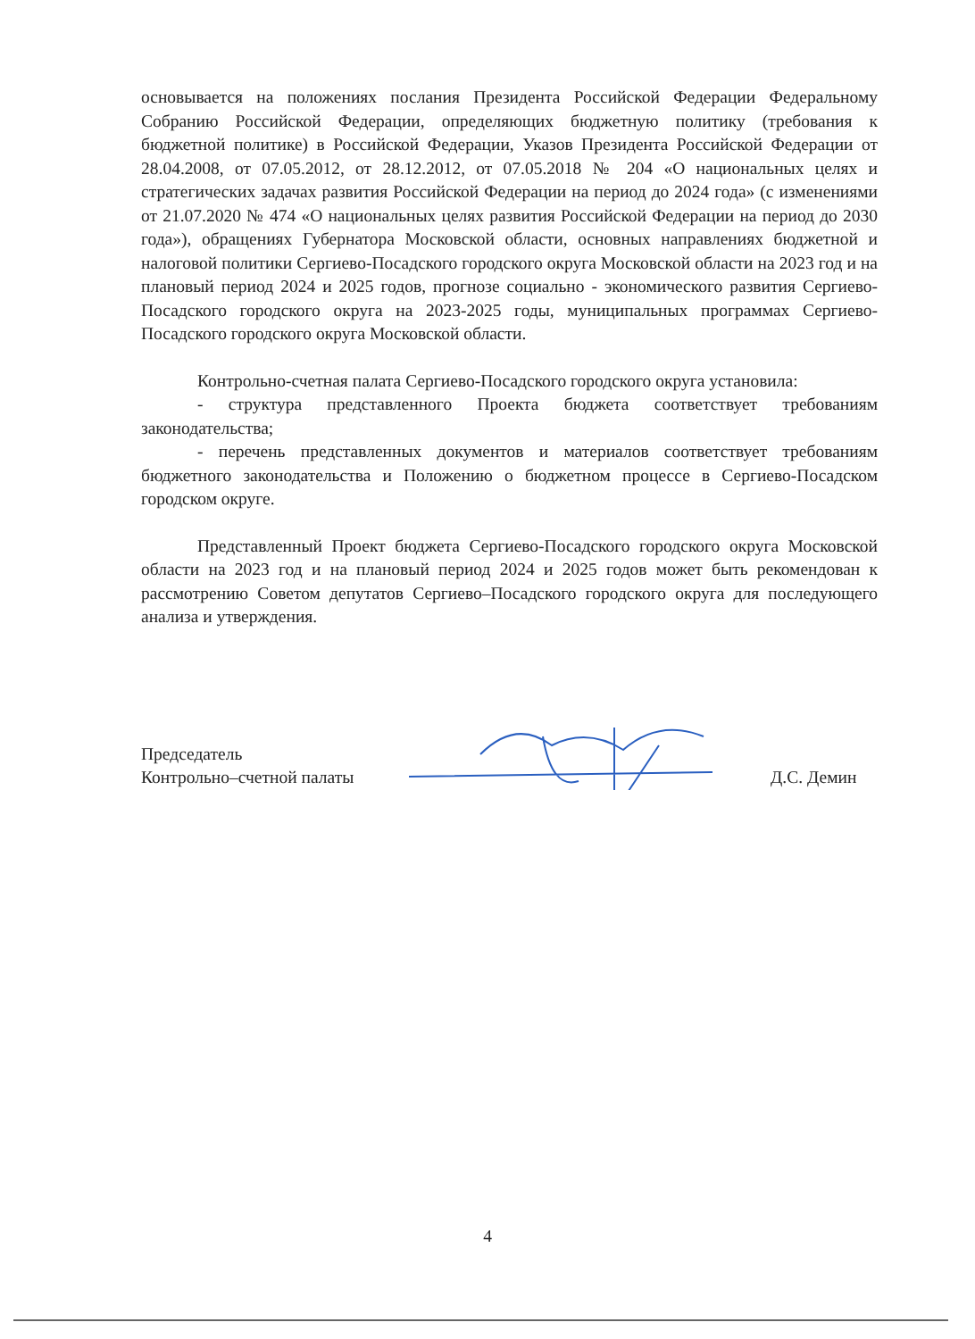основывается на положениях послания Президента Российской Федерации Федеральному Собранию Российской Федерации, определяющих бюджетную политику (требования к бюджетной политике) в Российской Федерации, Указов Президента Российской Федерации от 28.04.2008, от 07.05.2012, от 28.12.2012, от 07.05.2018 № 204 «О национальных целях и стратегических задачах развития Российской Федерации на период до 2024 года» (с изменениями от 21.07.2020 № 474 «О национальных целях развития Российской Федерации на период до 2030 года»), обращениях Губернатора Московской области, основных направлениях бюджетной и налоговой политики Сергиево-Посадского городского округа Московской области на 2023 год и на плановый период 2024 и 2025 годов, прогнозе социально - экономического развития Сергиево-Посадского городского округа на 2023-2025 годы, муниципальных программах Сергиево-Посадского городского округа Московской области.
Контрольно-счетная палата Сергиево-Посадского городского округа установила:
- структура представленного Проекта бюджета соответствует требованиям законодательства;
- перечень представленных документов и материалов соответствует требованиям бюджетного законодательства и Положению о бюджетном процессе в Сергиево-Посадском городском округе.
Представленный Проект бюджета Сергиево-Посадского городского округа Московской области на 2023 год и на плановый период 2024 и 2025 годов может быть рекомендован к рассмотрению Советом депутатов Сергиево–Посадского городского округа для последующего анализа и утверждения.
Председатель
Контрольно–счетной палаты
Д.С. Демин
4